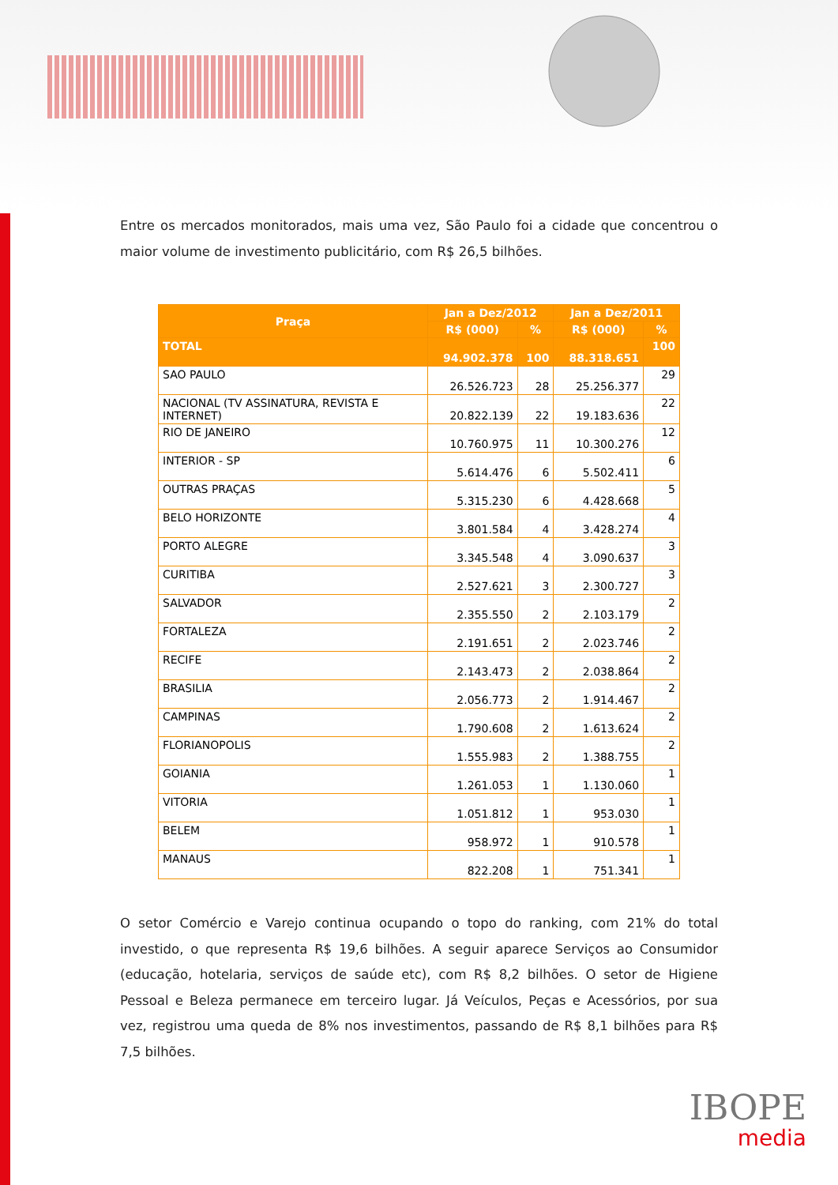Entre os mercados monitorados, mais uma vez, São Paulo foi a cidade que concentrou o maior volume de investimento publicitário, com R$ 26,5 bilhões.
| Praça | Jan a Dez/2012 | | Jan a Dez/2011 | |
| --- | --- | --- | --- | --- |
| | R$ (000) | % | R$ (000) | % |
| TOTAL | 94.902.378 | 100 | 88.318.651 | 100 |
| SAO PAULO | 26.526.723 | 28 | 25.256.377 | 29 |
| NACIONAL (TV ASSINATURA, REVISTA E INTERNET) | 20.822.139 | 22 | 19.183.636 | 22 |
| RIO DE JANEIRO | 10.760.975 | 11 | 10.300.276 | 12 |
| INTERIOR - SP | 5.614.476 | 6 | 5.502.411 | 6 |
| OUTRAS PRAÇAS | 5.315.230 | 6 | 4.428.668 | 5 |
| BELO HORIZONTE | 3.801.584 | 4 | 3.428.274 | 4 |
| PORTO ALEGRE | 3.345.548 | 4 | 3.090.637 | 3 |
| CURITIBA | 2.527.621 | 3 | 2.300.727 | 3 |
| SALVADOR | 2.355.550 | 2 | 2.103.179 | 2 |
| FORTALEZA | 2.191.651 | 2 | 2.023.746 | 2 |
| RECIFE | 2.143.473 | 2 | 2.038.864 | 2 |
| BRASILIA | 2.056.773 | 2 | 1.914.467 | 2 |
| CAMPINAS | 1.790.608 | 2 | 1.613.624 | 2 |
| FLORIANOPOLIS | 1.555.983 | 2 | 1.388.755 | 2 |
| GOIANIA | 1.261.053 | 1 | 1.130.060 | 1 |
| VITORIA | 1.051.812 | 1 | 953.030 | 1 |
| BELEM | 958.972 | 1 | 910.578 | 1 |
| MANAUS | 822.208 | 1 | 751.341 | 1 |
O setor Comércio e Varejo continua ocupando o topo do ranking, com 21% do total investido, o que representa R$ 19,6 bilhões. A seguir aparece Serviços ao Consumidor (educação, hotelaria, serviços de saúde etc), com R$ 8,2 bilhões. O setor de Higiene Pessoal e Beleza permanece em terceiro lugar. Já Veículos, Peças e Acessórios, por sua vez, registrou uma queda de 8% nos investimentos, passando de R$ 8,1 bilhões para R$ 7,5 bilhões.
IBOPE
media